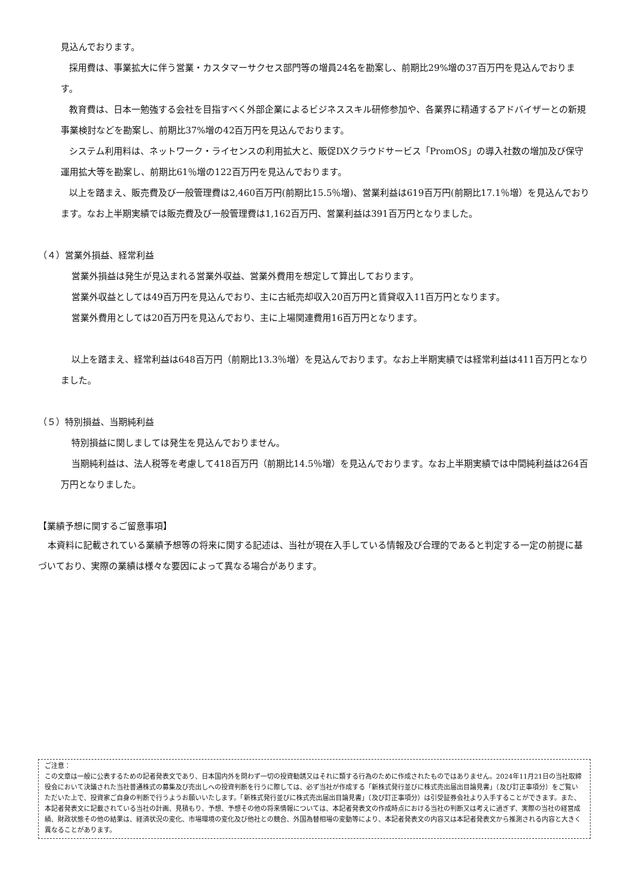見込んでおります。
採用費は、事業拡大に伴う営業・カスタマーサクセス部門等の増員24名を勘案し、前期比29%増の37百万円を見込んでおります。
教育費は、日本一勉強する会社を目指すべく外部企業によるビジネススキル研修参加や、各業界に精通するアドバイザーとの新規事業検討などを勘案し、前期比37%増の42百万円を見込んでおります。
システム利用料は、ネットワーク・ライセンスの利用拡大と、販促DXクラウドサービス「PromOS」の導入社数の増加及び保守運用拡大等を勘案し、前期比61％増の122百万円を見込んでおります。
以上を踏まえ、販売費及び一般管理費は2,460百万円(前期比15.5％増)、営業利益は619百万円(前期比17.1％増）を見込んでおります。なお上半期実績では販売費及び一般管理費は1,162百万円、営業利益は391百万円となりました。
（４）営業外損益、経常利益
営業外損益は発生が見込まれる営業外収益、営業外費用を想定して算出しております。
営業外収益としては49百万円を見込んでおり、主に古紙売却収入20百万円と賃貸収入11百万円となります。
営業外費用としては20百万円を見込んでおり、主に上場関連費用16百万円となります。
以上を踏まえ、経常利益は648百万円（前期比13.3％増）を見込んでおります。なお上半期実績では経常利益は411百万円となりました。
（５）特別損益、当期純利益
特別損益に関しましては発生を見込んでおりません。
当期純利益は、法人税等を考慮して418百万円（前期比14.5％増）を見込んでおります。なお上半期実績では中間純利益は264百万円となりました。
【業績予想に関するご留意事項】
本資料に記載されている業績予想等の将来に関する記述は、当社が現在入手している情報及び合理的であると判定する一定の前提に基づいており、実際の業績は様々な要因によって異なる場合があります。
ご注意：
この文章は一般に公表するための記者発表文であり、日本国内外を問わず一切の投資勧誘又はそれに類する行為のために作成されたものではありません。2024年11月21日の当社取締役会において決議された当社普通株式の募集及び売出しへの投資判断を行うに際しては、必ず当社が作成する「新株式発行並びに株式売出届出目論見書」（及び訂正事項分）をご覧いただいた上で、投資家ご自身の判断で行うようお願いいたします。「新株式発行並びに株式売出届出目論見書」（及び訂正事項分）は引受証券会社より入手することができます。また、本記者発表文に記載されている当社の計画、見積もり、予想、予想その他の将来情報については、本記者発表文の作成時点における当社の判断又は考えに過ぎず、実際の当社の経営成績、財政状態その他の結果は、経済状況の変化、市場環境の変化及び他社との競合、外国為替相場の変動等により、本記者発表文の内容又は本記者発表文から推測される内容と大きく異なることがあります。